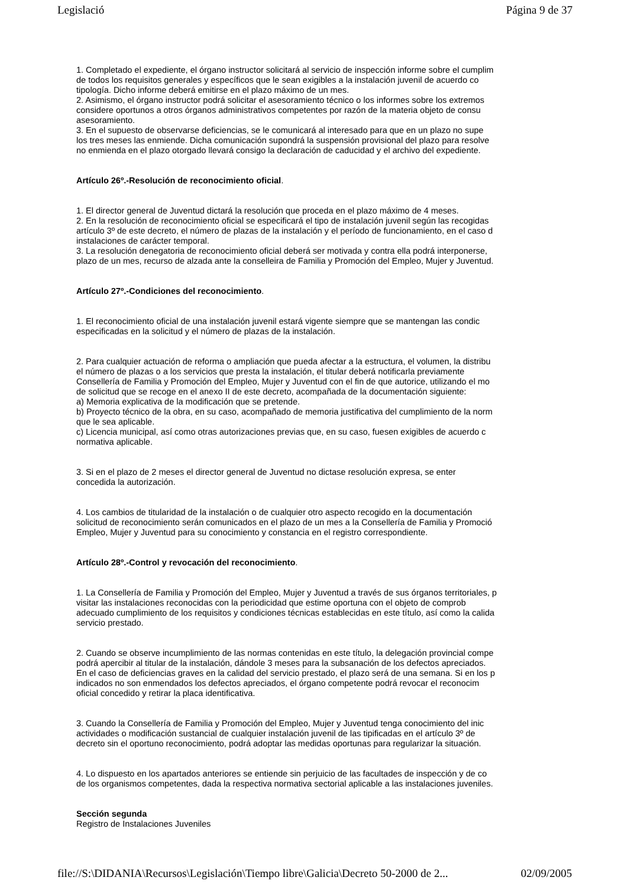Legislació Página 9 de 37
1. Completado el expediente, el órgano instructor solicitará al servicio de inspección informe sobre el cumplim
de todos los requisitos generales y específicos que le sean exigibles a la instalación juvenil de acuerdo co
tipología. Dicho informe deberá emitirse en el plazo máximo de un mes.
2. Asimismo, el órgano instructor podrá solicitar el asesoramiento técnico o los informes sobre los extremos
considere oportunos a otros órganos administrativos competentes por razón de la materia objeto de consu
asesoramiento.
3. En el supuesto de observarse deficiencias, se le comunicará al interesado para que en un plazo no supe
los tres meses las enmiende. Dicha comunicación supondrá la suspensión provisional del plazo para resolve
no enmienda en el plazo otorgado llevará consigo la declaración de caducidad y el archivo del expediente.
Artículo 26º.-Resolución de reconocimiento oficial.
1. El director general de Juventud dictará la resolución que proceda en el plazo máximo de 4 meses.
2. En la resolución de reconocimiento oficial se especificará el tipo de instalación juvenil según las recogidas
artículo 3º de este decreto, el número de plazas de la instalación y el período de funcionamiento, en el caso d
instalaciones de carácter temporal.
3. La resolución denegatoria de reconocimiento oficial deberá ser motivada y contra ella podrá interponerse,
plazo de un mes, recurso de alzada ante la conselleira de Familia y Promoción del Empleo, Mujer y Juventud.
Artículo 27º.-Condiciones del reconocimiento.
1. El reconocimiento oficial de una instalación juvenil estará vigente siempre que se mantengan las condic
especificadas en la solicitud y el número de plazas de la instalación.
2. Para cualquier actuación de reforma o ampliación que pueda afectar a la estructura, el volumen, la distribu
el número de plazas o a los servicios que presta la instalación, el titular deberá notificarla previamente
Consellería de Familia y Promoción del Empleo, Mujer y Juventud con el fin de que autorice, utilizando el mo
de solicitud que se recoge en el anexo II de este decreto, acompañada de la documentación siguiente:
a) Memoria explicativa de la modificación que se pretende.
b) Proyecto técnico de la obra, en su caso, acompañado de memoria justificativa del cumplimiento de la norm
que le sea aplicable.
c) Licencia municipal, así como otras autorizaciones previas que, en su caso, fuesen exigibles de acuerdo c
normativa aplicable.
3. Si en el plazo de 2 meses el director general de Juventud no dictase resolución expresa, se enter
concedida la autorización.
4. Los cambios de titularidad de la instalación o de cualquier otro aspecto recogido en la documentación
solicitud de reconocimiento serán comunicados en el plazo de un mes a la Consellería de Familia y Promoció
Empleo, Mujer y Juventud para su conocimiento y constancia en el registro correspondiente.
Artículo 28º.-Control y revocación del reconocimiento.
1. La Consellería de Familia y Promoción del Empleo, Mujer y Juventud a través de sus órganos territoriales, p
visitar las instalaciones reconocidas con la periodicidad que estime oportuna con el objeto de comprob
adecuado cumplimiento de los requisitos y condiciones técnicas establecidas en este título, así como la calida
servicio prestado.
2. Cuando se observe incumplimiento de las normas contenidas en este título, la delegación provincial compe
podrá apercibir al titular de la instalación, dándole 3 meses para la subsanación de los defectos apreciados.
En el caso de deficiencias graves en la calidad del servicio prestado, el plazo será de una semana. Si en los p
indicados no son enmendados los defectos apreciados, el órgano competente podrá revocar el reconocim
oficial concedido y retirar la placa identificativa.
3. Cuando la Consellería de Familia y Promoción del Empleo, Mujer y Juventud tenga conocimiento del inic
actividades o modificación sustancial de cualquier instalación juvenil de las tipificadas en el artículo 3º de
decreto sin el oportuno reconocimiento, podrá adoptar las medidas oportunas para regularizar la situación.
4. Lo dispuesto en los apartados anteriores se entiende sin perjuicio de las facultades de inspección y de co
de los organismos competentes, dada la respectiva normativa sectorial aplicable a las instalaciones juveniles.
Sección segunda
Registro de Instalaciones Juveniles
file://S:\DIDANIA\Recursos\Legislación\Tiempo libre\Galicia\Decreto 50-2000 de 2... 02/09/2005